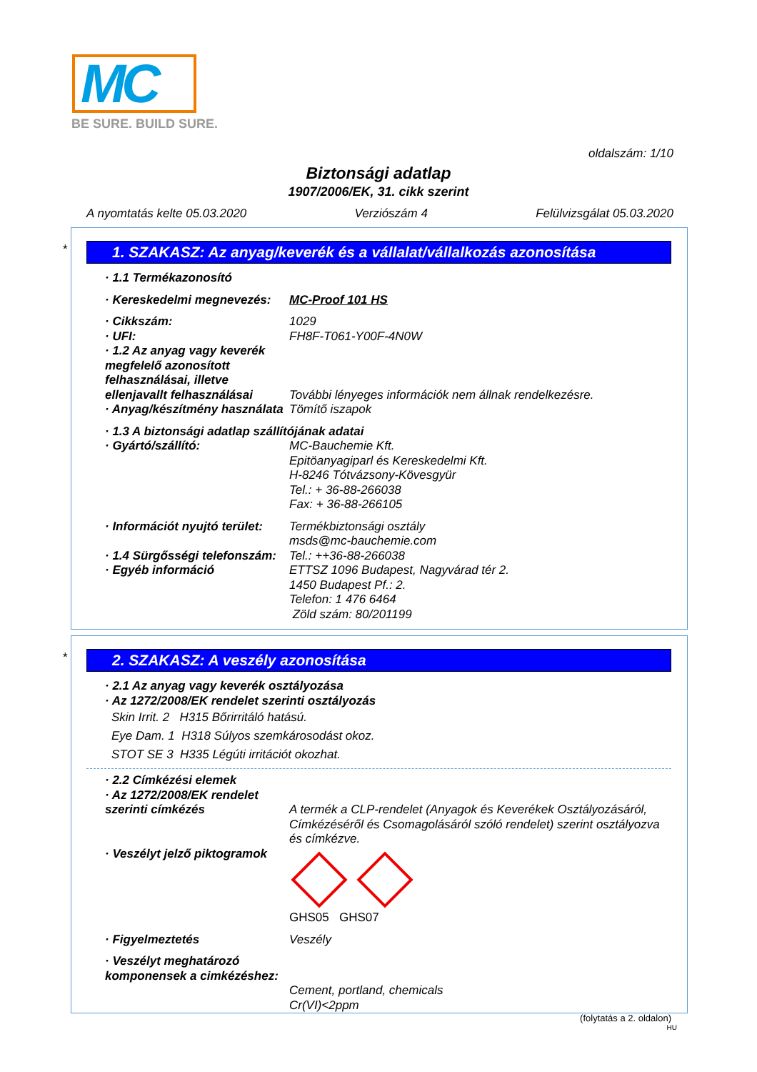MC
BE SURE. BUILD SURE.
oldalszám: 1/10
Biztonsági adatlap
1907/2006/EK, 31. cikk szerint
A nyomtatás kelte 05.03.2020 Verziószám 4 Felülvizsgálat 05.03.2020
*
1. SZAKASZ: Az anyag/keverék és a vállalat/vállalkozás azonosítása
· 1.1 Termékazonosító
· Kereskedelmi megnevezés:
MC-Proof 101 HS
· Cikkszám: 1029
· UFI: FH8F-T061-Y00F-4N0W
· 1.2 Az anyag vagy keverék megfelelő azonosított felhasználásai, illetve ellenjavallt felhasználásai
További lényeges információk nem állnak rendelkezésre.
· Anyag/készítmény használata
Tömítő iszapok
· 1.3 A biztonsági adatlap szállítójának adatai
· Gyártó/szállító: MC-Bauchemie Kft.
Epitöanyagiparl és Kereskedelmi Kft.
H-8246 Tótvázsony-Kövesgyür
Tel.: + 36-88-266038
Fax: + 36-88-266105
· Információt nyujtó terület:
Termékbiztonsági osztály
msds@mc-bauchemie.com
· 1.4 Sürgősségi telefonszám:
Tel.: ++36-88-266038
· Egyéb információ ETTSZ 1096 Budapest, Nagyvárad tér 2.
1450 Budapest Pf.: 2.
Telefon: 1 476 6464
Zöld szám: 80/201199
*
2. SZAKASZ: A veszély azonosítása
· 2.1 Az anyag vagy keverék osztályozása
· Az 1272/2008/EK rendelet szerinti osztályozás
Skin Irrit. 2 H315 Bőrirritáló hatású.
Eye Dam. 1 H318 Súlyos szemkárosodást okoz.
STOT SE 3 H335 Légúti irritációt okozhat.
· 2.2 Címkézési elemek
· Az 1272/2008/EK rendelet szerinti címkézés
A termék a CLP-rendelet (Anyagok és Keverékek Osztályozásáról, Címkézéséről és Csomagolásáról szóló rendelet) szerint osztályozva és címkézve.
· Veszélyt jelző piktogramok
GHS05 GHS07
· Figyelmeztetés Veszély
· Veszélyt meghatározó komponensek a cimkézéshez:
Cement, portland, chemicals
Cr(VI)<2ppm
(folytatás a 2. oldalon)
HU